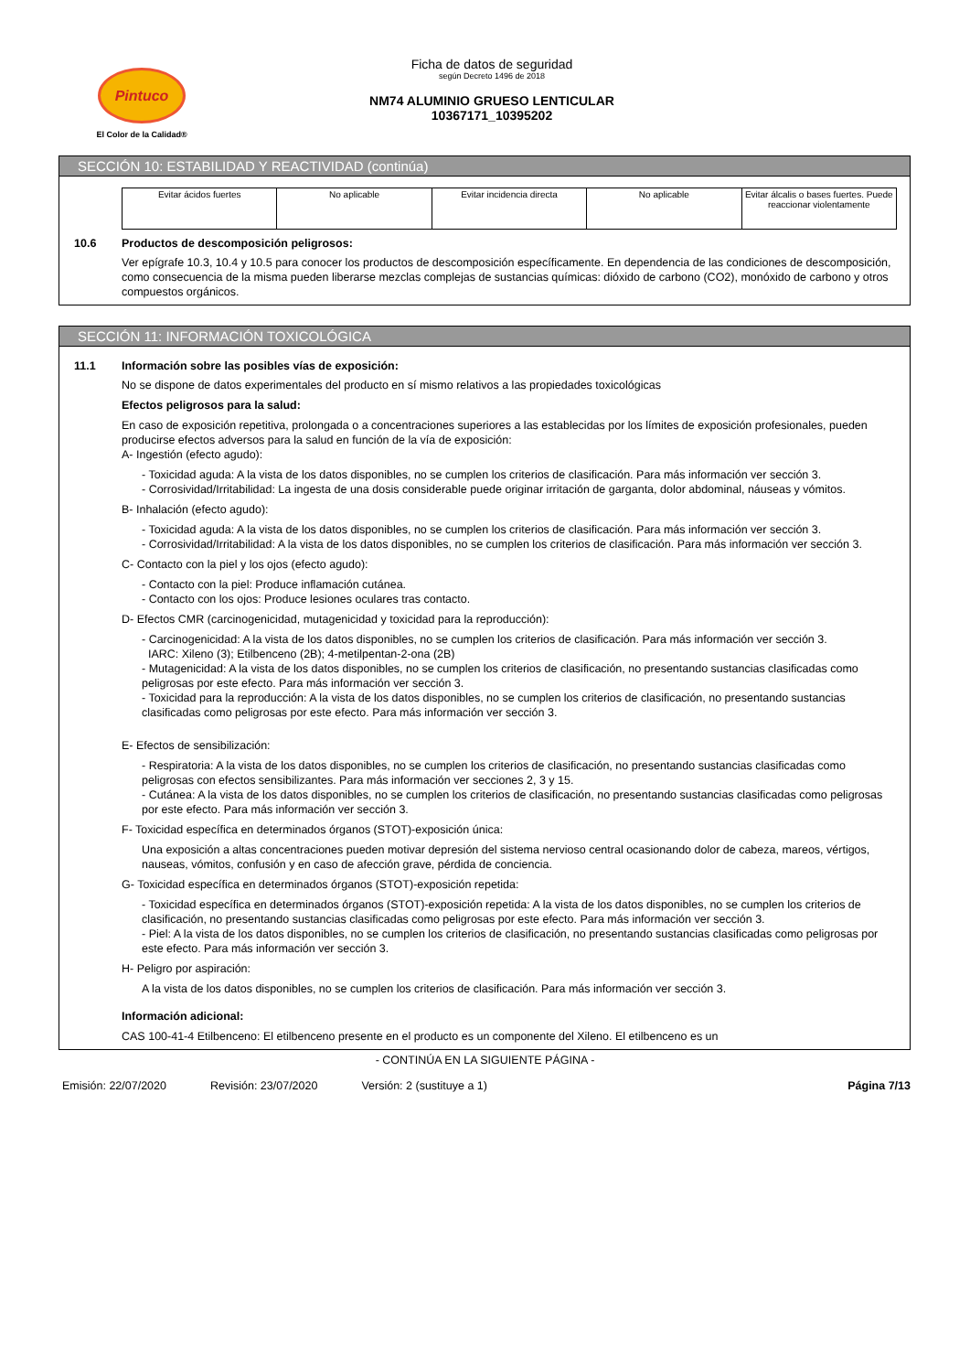Pintuco
El Color de la Calidad®
Ficha de datos de seguridad
según Decreto 1496 de 2018
NM74 ALUMINIO GRUESO LENTICULAR
10367171_10395202
SECCIÓN 10: ESTABILIDAD Y REACTIVIDAD (continúa)
| Evitar ácidos fuertes | No aplicable | Evitar incidencia directa | No aplicable | Evitar álcalis o bases fuertes. Puede reaccionar violentamente |
10.6 Productos de descomposición peligrosos:
Ver epígrafe 10.3, 10.4 y 10.5 para conocer los productos de descomposición específicamente. En dependencia de las condiciones de descomposición, como consecuencia de la misma pueden liberarse mezclas complejas de sustancias químicas: dióxido de carbono (CO2), monóxido de carbono y otros compuestos orgánicos.
SECCIÓN 11: INFORMACIÓN TOXICOLÓGICA
11.1 Información sobre las posibles vías de exposición:
No se dispone de datos experimentales del producto en sí mismo relativos a las propiedades toxicológicas
Efectos peligrosos para la salud:
En caso de exposición repetitiva, prolongada o a concentraciones superiores a las establecidas por los límites de exposición profesionales, pueden producirse efectos adversos para la salud en función de la vía de exposición:
A- Ingestión (efecto agudo):
- Toxicidad aguda: A la vista de los datos disponibles, no se cumplen los criterios de clasificación. Para más información ver sección 3.
- Corrosividad/Irritabilidad: La ingesta de una dosis considerable puede originar irritación de garganta, dolor abdominal, náuseas y vómitos.
B- Inhalación (efecto agudo):
- Toxicidad aguda: A la vista de los datos disponibles, no se cumplen los criterios de clasificación. Para más información ver sección 3.
- Corrosividad/Irritabilidad: A la vista de los datos disponibles, no se cumplen los criterios de clasificación. Para más información ver sección 3.
C- Contacto con la piel y los ojos (efecto agudo):
- Contacto con la piel: Produce inflamación cutánea.
- Contacto con los ojos: Produce lesiones oculares tras contacto.
D- Efectos CMR (carcinogenicidad, mutagenicidad y toxicidad para la reproducción):
- Carcinogenicidad: A la vista de los datos disponibles, no se cumplen los criterios de clasificación. Para más información ver sección 3.
IARC: Xileno (3); Etilbenceno (2B); 4-metilpentan-2-ona (2B)
- Mutagenicidad: A la vista de los datos disponibles, no se cumplen los criterios de clasificación, no presentando sustancias clasificadas como peligrosas por este efecto. Para más información ver sección 3.
- Toxicidad para la reproducción: A la vista de los datos disponibles, no se cumplen los criterios de clasificación, no presentando sustancias clasificadas como peligrosas por este efecto. Para más información ver sección 3.
E- Efectos de sensibilización:
- Respiratoria: A la vista de los datos disponibles, no se cumplen los criterios de clasificación, no presentando sustancias clasificadas como peligrosas con efectos sensibilizantes. Para más información ver secciones 2, 3 y 15.
- Cutánea: A la vista de los datos disponibles, no se cumplen los criterios de clasificación, no presentando sustancias clasificadas como peligrosas por este efecto. Para más información ver sección 3.
F- Toxicidad específica en determinados órganos (STOT)-exposición única:
Una exposición a altas concentraciones pueden motivar depresión del sistema nervioso central ocasionando dolor de cabeza, mareos, vértigos, nauseas, vómitos, confusión y en caso de afección grave, pérdida de conciencia.
G- Toxicidad específica en determinados órganos (STOT)-exposición repetida:
- Toxicidad específica en determinados órganos (STOT)-exposición repetida: A la vista de los datos disponibles, no se cumplen los criterios de clasificación, no presentando sustancias clasificadas como peligrosas por este efecto. Para más información ver sección 3.
- Piel: A la vista de los datos disponibles, no se cumplen los criterios de clasificación, no presentando sustancias clasificadas como peligrosas por este efecto. Para más información ver sección 3.
H- Peligro por aspiración:
A la vista de los datos disponibles, no se cumplen los criterios de clasificación. Para más información ver sección 3.
Información adicional:
CAS 100-41-4 Etilbenceno: El etilbenceno presente en el producto es un componente del Xileno. El etilbenceno es un
- CONTINÚA EN LA SIGUIENTE PÁGINA -
Emisión: 22/07/2020 Revisión: 23/07/2020 Versión: 2 (sustituye a 1) Página 7/13